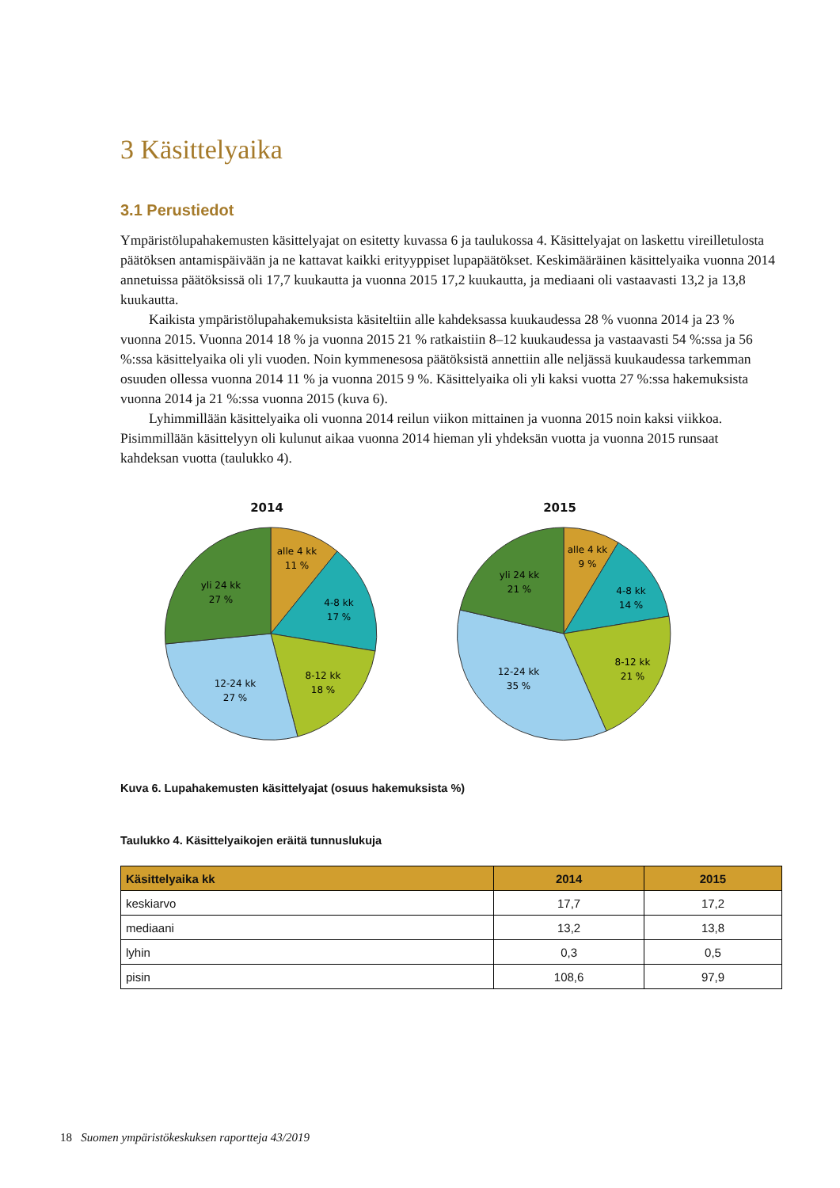3 Käsittelyaika
3.1 Perustiedot
Ympäristölupahakemusten käsittelyajat on esitetty kuvassa 6 ja taulukossa 4. Käsittelyajat on laskettu vireilletulosta päätöksen antamispäivään ja ne kattavat kaikki erityyppiset lupapäätökset. Keskimääräinen käsittelyaika vuonna 2014 annetuissa päätöksissä oli 17,7 kuukautta ja vuonna 2015 17,2 kuukautta, ja mediaani oli vastaavasti 13,2 ja 13,8 kuukautta.
Kaikista ympäristölupahakemuksista käsiteltiin alle kahdeksassa kuukaudessa 28 % vuonna 2014 ja 23 % vuonna 2015. Vuonna 2014 18 % ja vuonna 2015 21 % ratkaistiin 8–12 kuukaudessa ja vastaavasti 54 %:ssa ja 56 %:ssa käsittelyaika oli yli vuoden. Noin kymmenesosa päätöksistä annettiin alle neljässä kuukaudessa tarkemman osuuden ollessa vuonna 2014 11 % ja vuonna 2015 9 %. Käsittelyaika oli yli kaksi vuotta 27 %:ssa hakemuksista vuonna 2014 ja 21 %:ssa vuonna 2015 (kuva 6).
Lyhimmillään käsittelyaika oli vuonna 2014 reilun viikon mittainen ja vuonna 2015 noin kaksi viikkoa. Pisimmillään käsittelyyn oli kulunut aikaa vuonna 2014 hieman yli yhdeksän vuotta ja vuonna 2015 runsaat kahdeksan vuotta (taulukko 4).
2014
alle 4 kk
11 %
4-8 kk
17 %
8-12 kk
18 %
12-24 kk
27 %
yli 24 kk
27 %
2015
alle 4 kk
9 %
4-8 kk
14 %
8-12 kk
21 %
12-24 kk
35 %
yli 24 kk
21 %
Kuva 6. Lupahakemusten käsittelyajat (osuus hakemuksista %)
Taulukko 4. Käsittelyaikojen eräitä tunnuslukuja
| Käsittelyaika kk | 2014 | 2015 |
| --- | --- | --- |
| keskiarvo | 17,7 | 17,2 |
| mediaani | 13,2 | 13,8 |
| lyhin | 0,3 | 0,5 |
| pisin | 108,6 | 97,9 |
18 Suomen ympäristökeskuksen raportteja 43/2019